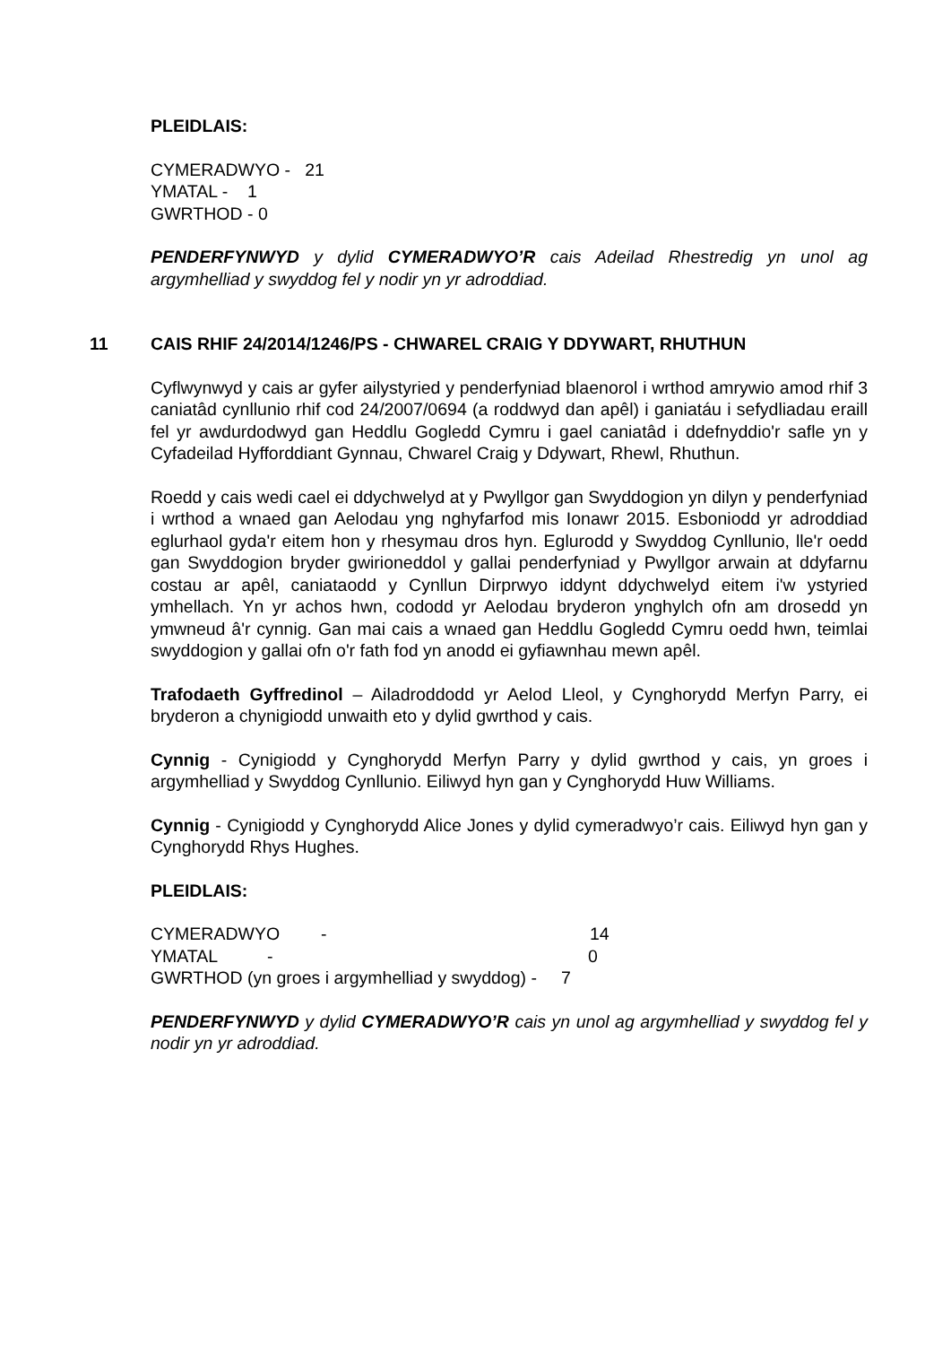PLEIDLAIS:
CYMERADWYO - 21
YMATAL - 1
GWRTHOD - 0
PENDERFYNWYD y dylid CYMERADWYO’R cais Adeilad Rhestredig yn unol ag argymhelliad y swyddog fel y nodir yn yr adroddiad.
11 CAIS RHIF 24/2014/1246/PS - CHWAREL CRAIG Y DDYWART, RHUTHUN
Cyflwynwyd y cais ar gyfer ailystyried y penderfyniad blaenorol i wrthod amrywio amod rhif 3 caniatâd cynllunio rhif cod 24/2007/0694 (a roddwyd dan apêl) i ganiatáu i sefydliadau eraill fel yr awdurdodwyd gan Heddlu Gogledd Cymru i gael caniatâd i ddefnyddio'r safle yn y Cyfadeilad Hyfforddiant Gynnau, Chwarel Craig y Ddywart, Rhewl, Rhuthun.
Roedd y cais wedi cael ei ddychwelyd at y Pwyllgor gan Swyddogion yn dilyn y penderfyniad i wrthod a wnaed gan Aelodau yng nghyfarfod mis Ionawr 2015. Esboniodd yr adroddiad eglurhaol gyda'r eitem hon y rhesymau dros hyn. Eglurodd y Swyddog Cynllunio, lle'r oedd gan Swyddogion bryder gwirioneddol y gallai penderfyniad y Pwyllgor arwain at ddyfarnu costau ar apêl, caniataodd y Cynllun Dirprwyo iddynt ddychwelyd eitem i'w ystyried ymhellach. Yn yr achos hwn, cododd yr Aelodau bryderon ynghylch ofn am drosedd yn ymwneud â'r cynnig. Gan mai cais a wnaed gan Heddlu Gogledd Cymru oedd hwn, teimlai swyddogion y gallai ofn o'r fath fod yn anodd ei gyfiawnhau mewn apêl.
Trafodaeth Gyffredinol – Ailadroddodd yr Aelod Lleol, y Cynghorydd Merfyn Parry, ei bryderon a chynigiodd unwaith eto y dylid gwrthod y cais.
Cynnig - Cynigiodd y Cynghorydd Merfyn Parry y dylid gwrthod y cais, yn groes i argymhelliad y Swyddog Cynllunio. Eiliwyd hyn gan y Cynghorydd Huw Williams.
Cynnig - Cynigiodd y Cynghorydd Alice Jones y dylid cymeradwyo’r cais. Eiliwyd hyn gan y Cynghorydd Rhys Hughes.
PLEIDLAIS:
CYMERADWYO - 14
YMATAL - 0
GWRTHOD (yn groes i argymhelliad y swyddog) - 7
PENDERFYNWYD y dylid CYMERADWYO’R cais yn unol ag argymhelliad y swyddog fel y nodir yn yr adroddiad.